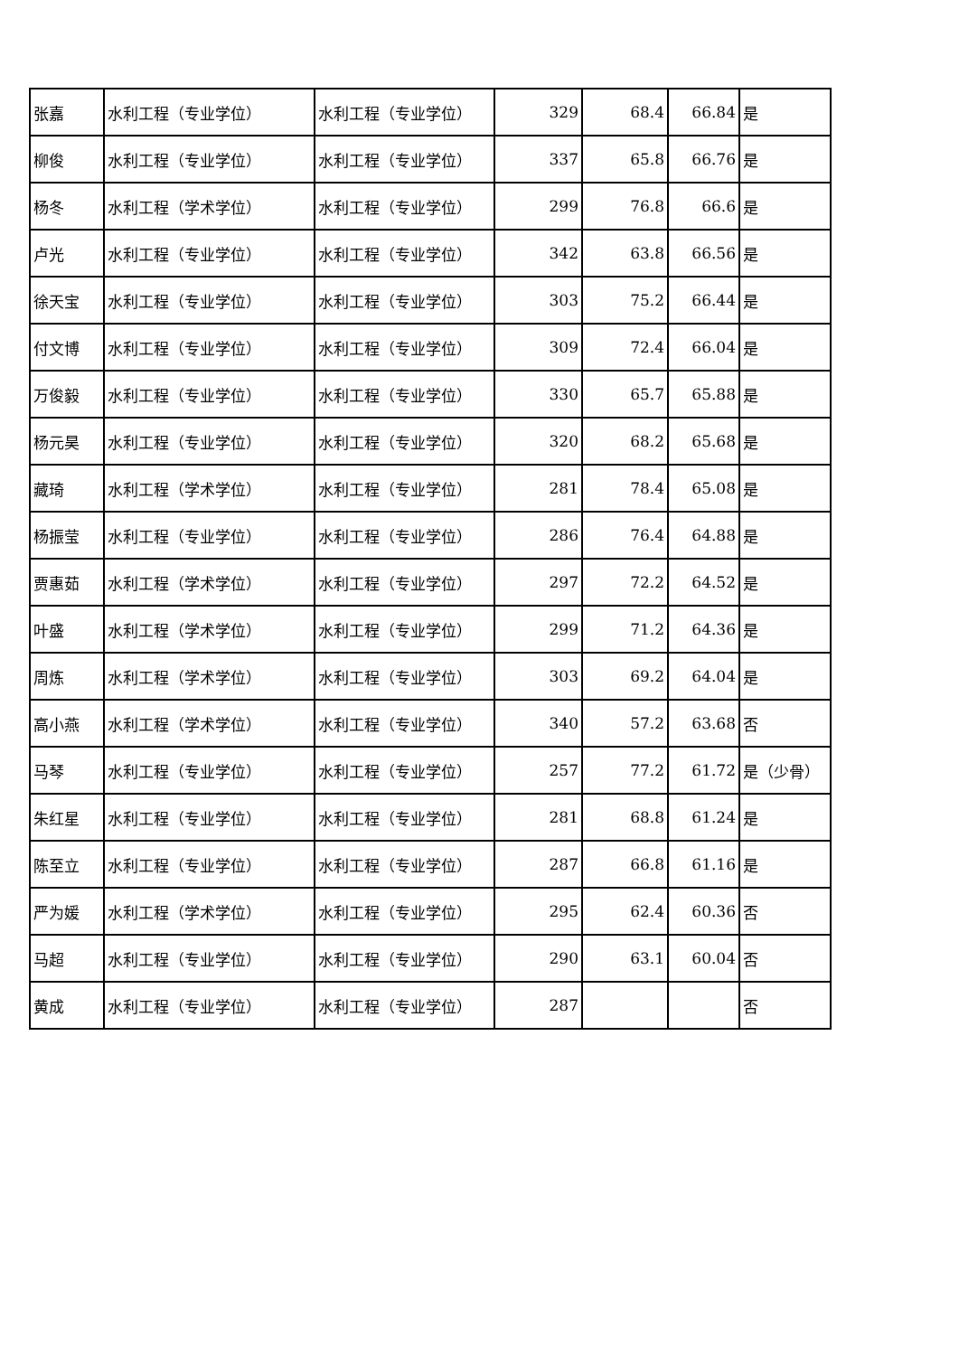| 张嘉 | 水利工程（专业学位） | 水利工程（专业学位） | 329 | 68.4 | 66.84 | 是 |
| 柳俊 | 水利工程（专业学位） | 水利工程（专业学位） | 337 | 65.8 | 66.76 | 是 |
| 杨冬 | 水利工程（学术学位） | 水利工程（专业学位） | 299 | 76.8 | 66.6 | 是 |
| 卢光 | 水利工程（专业学位） | 水利工程（专业学位） | 342 | 63.8 | 66.56 | 是 |
| 徐天宝 | 水利工程（专业学位） | 水利工程（专业学位） | 303 | 75.2 | 66.44 | 是 |
| 付文博 | 水利工程（专业学位） | 水利工程（专业学位） | 309 | 72.4 | 66.04 | 是 |
| 万俊毅 | 水利工程（专业学位） | 水利工程（专业学位） | 330 | 65.7 | 65.88 | 是 |
| 杨元昊 | 水利工程（专业学位） | 水利工程（专业学位） | 320 | 68.2 | 65.68 | 是 |
| 藏琦 | 水利工程（学术学位） | 水利工程（专业学位） | 281 | 78.4 | 65.08 | 是 |
| 杨振莹 | 水利工程（专业学位） | 水利工程（专业学位） | 286 | 76.4 | 64.88 | 是 |
| 贾惠茹 | 水利工程（学术学位） | 水利工程（专业学位） | 297 | 72.2 | 64.52 | 是 |
| 叶盛 | 水利工程（学术学位） | 水利工程（专业学位） | 299 | 71.2 | 64.36 | 是 |
| 周炼 | 水利工程（学术学位） | 水利工程（专业学位） | 303 | 69.2 | 64.04 | 是 |
| 高小燕 | 水利工程（学术学位） | 水利工程（专业学位） | 340 | 57.2 | 63.68 | 否 |
| 马琴 | 水利工程（专业学位） | 水利工程（专业学位） | 257 | 77.2 | 61.72 | 是（少骨） |
| 朱红星 | 水利工程（专业学位） | 水利工程（专业学位） | 281 | 68.8 | 61.24 | 是 |
| 陈至立 | 水利工程（专业学位） | 水利工程（专业学位） | 287 | 66.8 | 61.16 | 是 |
| 严为媛 | 水利工程（学术学位） | 水利工程（专业学位） | 295 | 62.4 | 60.36 | 否 |
| 马超 | 水利工程（专业学位） | 水利工程（专业学位） | 290 | 63.1 | 60.04 | 否 |
| 黄成 | 水利工程（专业学位） | 水利工程（专业学位） | 287 | | | 否 |